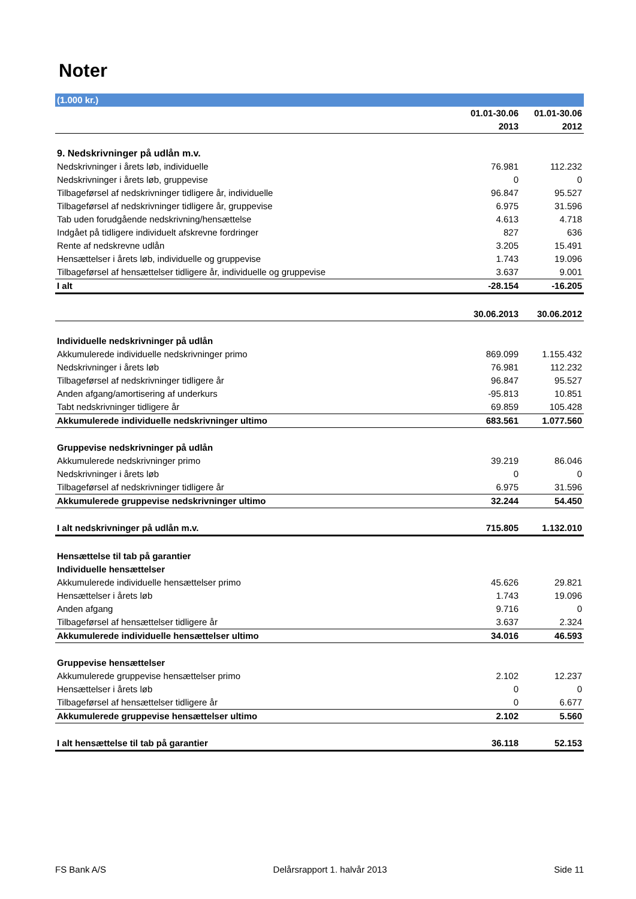Noter
| (1.000 kr.) | | |
| | 01.01-30.06 | 01.01-30.06 |
| | 2013 | 2012 |
| 9. Nedskrivninger på udlån m.v. | | |
| Nedskrivninger i årets løb, individuelle | 76.981 | 112.232 |
| Nedskrivninger i årets løb, gruppevise | 0 | 0 |
| Tilbageførsel af nedskrivninger tidligere år, individuelle | 96.847 | 95.527 |
| Tilbageførsel af nedskrivninger tidligere år, gruppevise | 6.975 | 31.596 |
| Tab uden forudgående nedskrivning/hensættelse | 4.613 | 4.718 |
| Indgået på tidligere individuelt afskrevne fordringer | 827 | 636 |
| Rente af nedskrevne udlån | 3.205 | 15.491 |
| Hensættelser i årets løb, individuelle og gruppevise | 1.743 | 19.096 |
| Tilbageførsel af hensættelser tidligere år, individuelle og gruppevise | 3.637 | 9.001 |
| I alt | -28.154 | -16.205 |
| | 30.06.2013 | 30.06.2012 |
| Individuelle nedskrivninger på udlån | | |
| Akkumulerede individuelle nedskrivninger primo | 869.099 | 1.155.432 |
| Nedskrivninger i årets løb | 76.981 | 112.232 |
| Tilbageførsel af nedskrivninger tidligere år | 96.847 | 95.527 |
| Anden afgang/amortisering af underkurs | -95.813 | 10.851 |
| Tabt nedskrivninger tidligere år | 69.859 | 105.428 |
| Akkumulerede individuelle nedskrivninger ultimo | 683.561 | 1.077.560 |
| Gruppevise nedskrivninger på udlån | | |
| Akkumulerede nedskrivninger primo | 39.219 | 86.046 |
| Nedskrivninger i årets løb | 0 | 0 |
| Tilbageførsel af nedskrivninger tidligere år | 6.975 | 31.596 |
| Akkumulerede gruppevise nedskrivninger ultimo | 32.244 | 54.450 |
| I alt nedskrivninger på udlån m.v. | 715.805 | 1.132.010 |
| Hensættelse til tab på garantier | | |
| Individuelle hensættelser | | |
| Akkumulerede individuelle hensættelser primo | 45.626 | 29.821 |
| Hensættelser i årets løb | 1.743 | 19.096 |
| Anden afgang | 9.716 | 0 |
| Tilbageførsel af hensættelser tidligere år | 3.637 | 2.324 |
| Akkumulerede individuelle hensættelser ultimo | 34.016 | 46.593 |
| Gruppevise hensættelser | | |
| Akkumulerede gruppevise hensættelser primo | 2.102 | 12.237 |
| Hensættelser i årets løb | 0 | 0 |
| Tilbageførsel af hensættelser tidligere år | 0 | 6.677 |
| Akkumulerede gruppevise hensættelser ultimo | 2.102 | 5.560 |
| I alt hensættelse til tab på garantier | 36.118 | 52.153 |
FS Bank A/S Delårsrapport 1. halvår 2013 Side 11